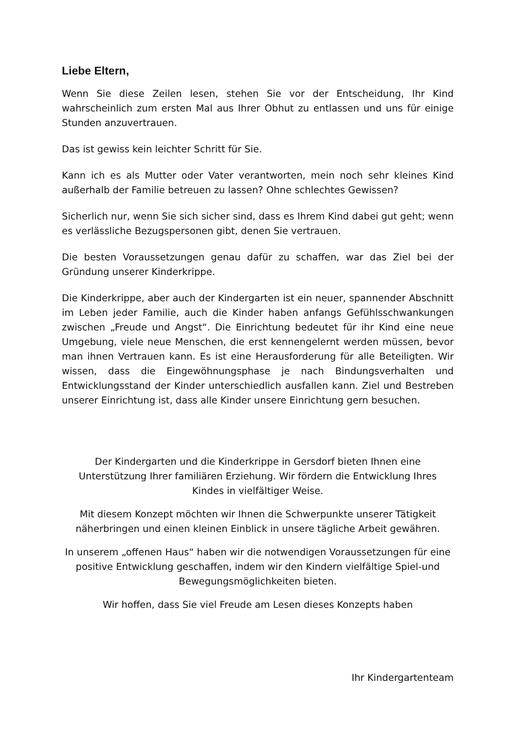Liebe Eltern,
Wenn Sie diese Zeilen lesen, stehen Sie vor der Entscheidung, Ihr Kind wahrscheinlich zum ersten Mal aus Ihrer Obhut zu entlassen und uns für einige Stunden anzuvertrauen.
Das ist gewiss kein leichter Schritt für Sie.
Kann ich es als Mutter oder Vater verantworten, mein noch sehr kleines Kind außerhalb der Familie betreuen zu lassen? Ohne schlechtes Gewissen?
Sicherlich nur, wenn Sie sich sicher sind, dass es Ihrem Kind dabei gut geht; wenn es verlässliche Bezugspersonen gibt, denen Sie vertrauen.
Die besten Voraussetzungen genau dafür zu schaffen, war das Ziel bei der Gründung unserer Kinderkrippe.
Die Kinderkrippe, aber auch der Kindergarten ist ein neuer, spannender Abschnitt im Leben jeder Familie, auch die Kinder haben anfangs Gefühlsschwankungen zwischen „Freude und Angst“. Die Einrichtung bedeutet für ihr Kind eine neue Umgebung, viele neue Menschen, die erst kennengelernt werden müssen, bevor man ihnen Vertrauen kann. Es ist eine Herausforderung für alle Beteiligten. Wir wissen, dass die Eingewöhnungsphase je nach Bindungsverhalten und Entwicklungsstand der Kinder unterschiedlich ausfallen kann. Ziel und Bestreben unserer Einrichtung ist, dass alle Kinder unsere Einrichtung gern besuchen.
Der Kindergarten und die Kinderkrippe in Gersdorf bieten Ihnen eine Unterstützung Ihrer familiären Erziehung. Wir fördern die Entwicklung Ihres Kindes in vielfältiger Weise.
Mit diesem Konzept möchten wir Ihnen die Schwerpunkte unserer Tätigkeit näherbringen und einen kleinen Einblick in unsere tägliche Arbeit gewähren.
In unserem „offenen Haus“ haben wir die notwendigen Voraussetzungen für eine positive Entwicklung geschaffen, indem wir den Kindern vielfältige Spiel-und Bewegungsmöglichkeiten bieten.
Wir hoffen, dass Sie viel Freude am Lesen dieses Konzepts haben
Ihr Kindergartenteam